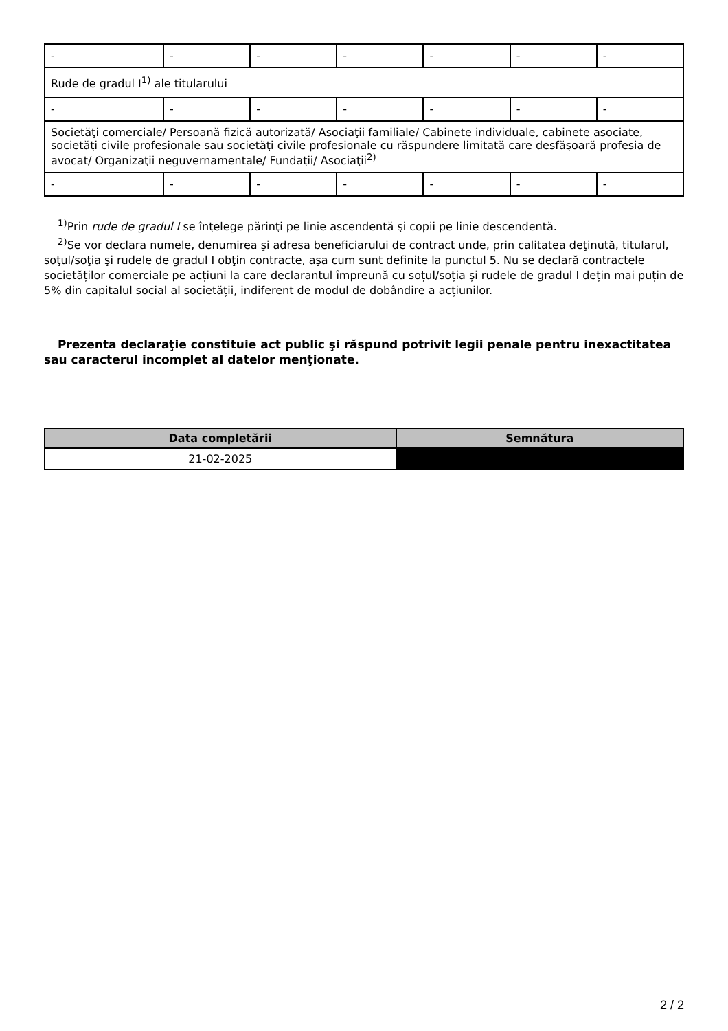| - | - | - | - | - | - | - |
| Rude de gradul I<sup>1)</sup> ale titularului | | | | | | |
| - | - | - | - | - | - | - |
| Societăţi comerciale/ Persoană fizică autorizată/ Asociaţii familiale/ Cabinete individuale, cabinete asociate, societăţi civile profesionale sau societăţi civile profesionale cu răspundere limitată care desfăşoară profesia de avocat/ Organizaţii neguvernamentale/ Fundaţii/ Asociaţii<sup>2)</sup> | | | | | | |
| - | - | - | - | - | - | - |
<sup>1)</sup> Prin rude de gradul I se înţelege părinţi pe linie ascendentă şi copii pe linie descendentă.
<sup>2)</sup> Se vor declara numele, denumirea şi adresa beneficiarului de contract unde, prin calitatea deţinută, titularul, soţul/soţia şi rudele de gradul I obţin contracte, aşa cum sunt definite la punctul 5. Nu se declară contractele societăților comerciale pe acțiuni la care declarantul împreună cu soțul/soția și rudele de gradul I dețin mai puțin de 5% din capitalul social al societății, indiferent de modul de dobândire a acțiunilor.
Prezenta declaraţie constituie act public şi răspund potrivit legii penale pentru inexactitatea sau caracterul incomplet al datelor menţionate.
| Data completării | Semnătura |
| --- | --- |
| 21-02-2025 | |
2 / 2